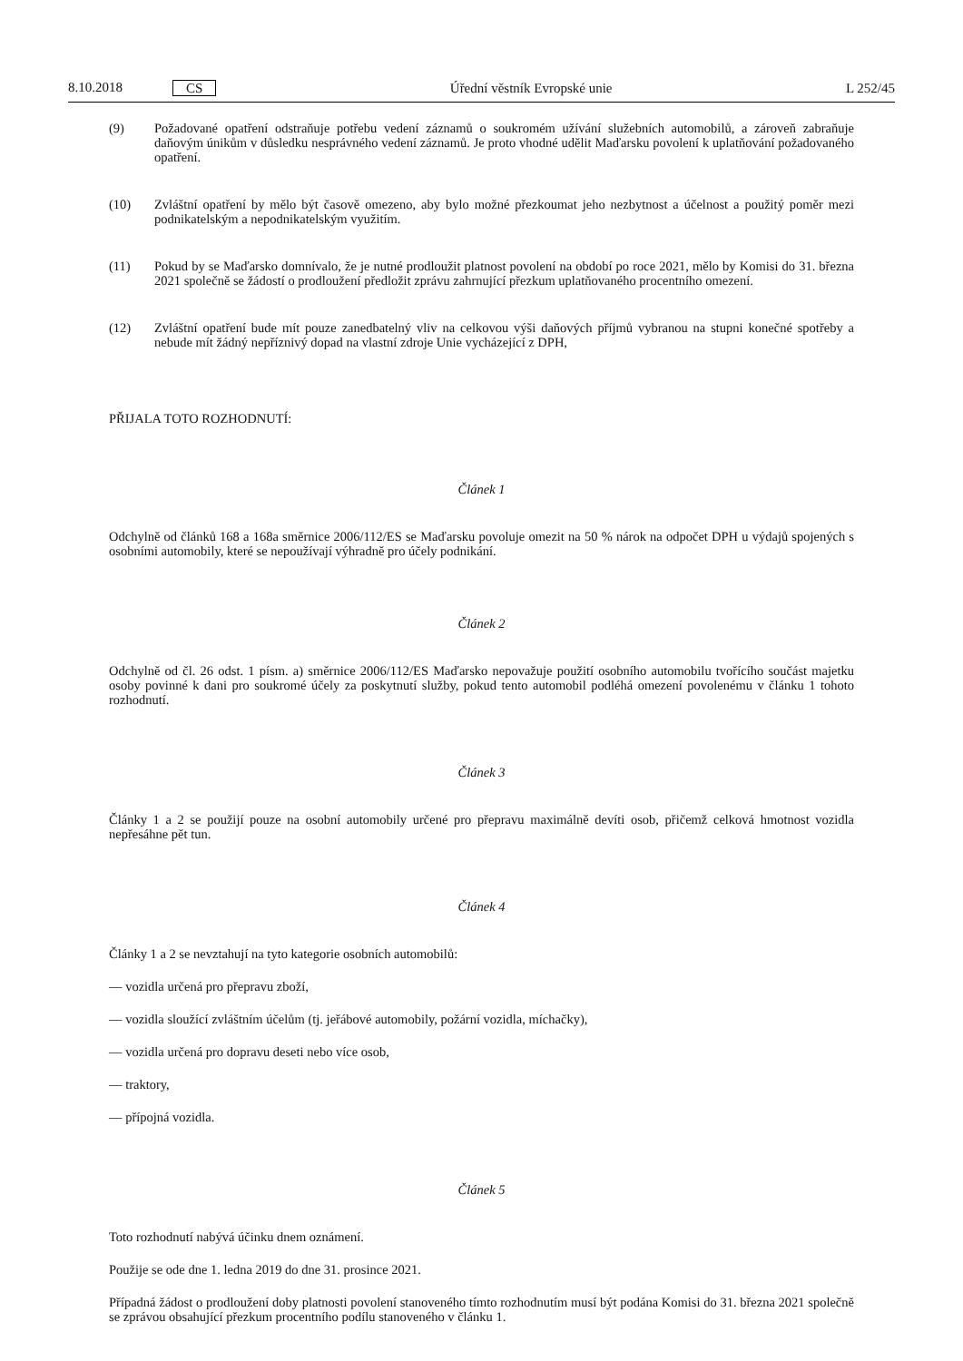8.10.2018 CS Úřední věstník Evropské unie L 252/45
(9) Požadované opatření odstraňuje potřebu vedení záznamů o soukromém užívání služebních automobilů, a zároveň zabraňuje daňovým únikům v důsledku nesprávného vedení záznamů. Je proto vhodné udělit Maďarsku povolení k uplatňování požadovaného opatření.
(10) Zvláštní opatření by mělo být časově omezeno, aby bylo možné přezkoumat jeho nezbytnost a účelnost a použitý poměr mezi podnikatelským a nepodnikatelským využitím.
(11) Pokud by se Maďarsko domnívalo, že je nutné prodloužit platnost povolení na období po roce 2021, mělo by Komisi do 31. března 2021 společně se žádostí o prodloužení předložit zprávu zahrnující přezkum uplatňovaného procentního omezení.
(12) Zvláštní opatření bude mít pouze zanedbatelný vliv na celkovou výši daňových příjmů vybranou na stupni konečné spotřeby a nebude mít žádný nepříznivý dopad na vlastní zdroje Unie vycházející z DPH,
PŘIJALA TOTO ROZHODNUTÍ:
Článek 1
Odchylně od článků 168 a 168a směrnice 2006/112/ES se Maďarsku povoluje omezit na 50 % nárok na odpočet DPH u výdajů spojených s osobními automobily, které se nepoužívají výhradně pro účely podnikání.
Článek 2
Odchylně od čl. 26 odst. 1 písm. a) směrnice 2006/112/ES Maďarsko nepovažuje použití osobního automobilu tvořícího součást majetku osoby povinné k dani pro soukromé účely za poskytnutí služby, pokud tento automobil podléhá omezení povolenému v článku 1 tohoto rozhodnutí.
Článek 3
Články 1 a 2 se použijí pouze na osobní automobily určené pro přepravu maximálně devíti osob, přičemž celková hmotnost vozidla nepřesáhne pět tun.
Článek 4
Články 1 a 2 se nevztahují na tyto kategorie osobních automobilů:
— vozidla určená pro přepravu zboží,
— vozidla sloužící zvláštním účelům (tj. jeřábové automobily, požární vozidla, míchačky),
— vozidla určená pro dopravu deseti nebo více osob,
— traktory,
— přípojná vozidla.
Článek 5
Toto rozhodnutí nabývá účinku dnem oznámení.
Použije se ode dne 1. ledna 2019 do dne 31. prosince 2021.
Případná žádost o prodloužení doby platnosti povolení stanoveného tímto rozhodnutím musí být podána Komisi do 31. března 2021 společně se zprávou obsahující přezkum procentního podílu stanoveného v článku 1.